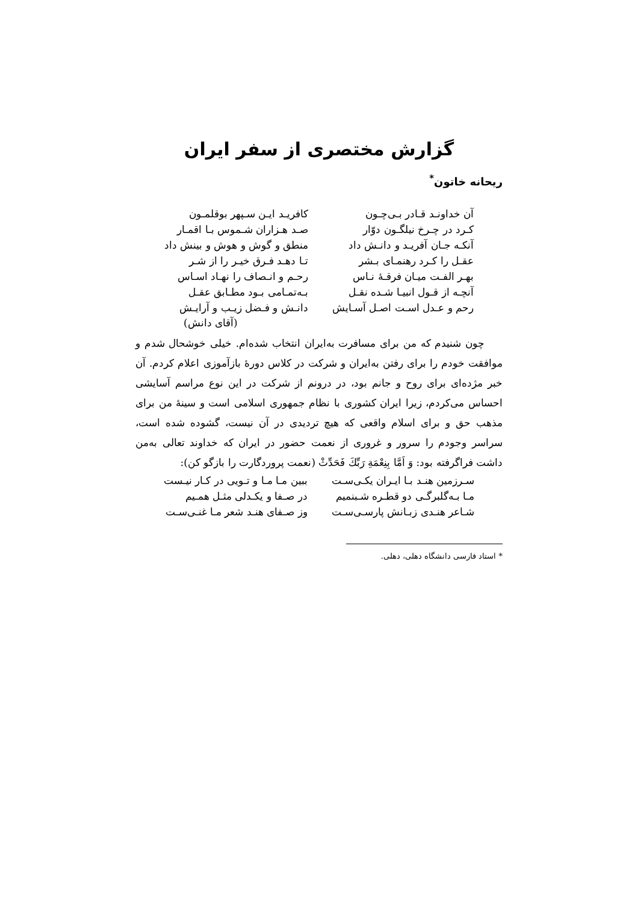گزارش مختصری از سفر ایران
ریحانه خاتون<sup>*</sup>
| آن خداونـد قـادر بـی‌چـون | | کافریـد ایـن سـپهر بوقلمـون |
| کـرد در چـرخ نیلگـون دوّار | | صـد هـزاران شـموس بـا اقمـار |
| آنکـه جـان آفریـد و دانـش داد | | منطق و گوش و هوش و بینش داد |
| عقـل را کـرد رهنمـای بـشر | | تـا دهـد فـرق خیـر را از شـر |
| بهـر الفـت میـان فرقـهٔ نـاس | | رحـم و انـصاف را نهـاد اسـاس |
| آنچـه از قـول انبیـا شـده نقـل | | بـه‌تمـامی بـود مطـابق عقـل |
| رحم و عـدل اسـت اصـل آسـایش | | دانـش و فـضل زیـب و آرایـش |
(آقای دانش)
چون شنیدم که من برای مسافرت به‌ایران انتخاب شده‌ام. خیلی خوشحال شدم و موافقت خودم را برای رفتن به‌ایران و شرکت در کلاس دورهٔ بازآموزی اعلام کردم. آن خبر مژده‌ای برای روح و جانم بود، در درونم از شرکت در این نوع مراسم آسایشی احساس می‌کردم، زیرا ایران کشوری با نظام جمهوری اسلامی است و سینهٔ من برای مذهب حق و برای اسلام واقعی که هیچ تردیدی در آن نیست، گشوده شده است، سراسر وجودم را سرور و غروری از نعمت حضور در ایران که خداوند تعالی به‌من داشت فراگرفته بود: وَ اَمَّا بِنِعْمَةِ رَبِّكَ فَحَدِّثْ (نعمت پروردگارت را بازگو کن):
| سـرزمین هنـد بـا ایـران یکـی‌سـت | | ببین مـا مـا و تـویی در کـار نیـست |
| مـا بـه‌گلبرگـی دو قطـره شـبنمیم | | در صـفا و یکـدلی مثـل همـیم |
| شـاعر هنـدی زبـانش پارسـی‌سـت | | وز صـفای هنـد شعر مـا غنـی‌سـت |
* استاد فارسی دانشگاه دهلی، دهلی.